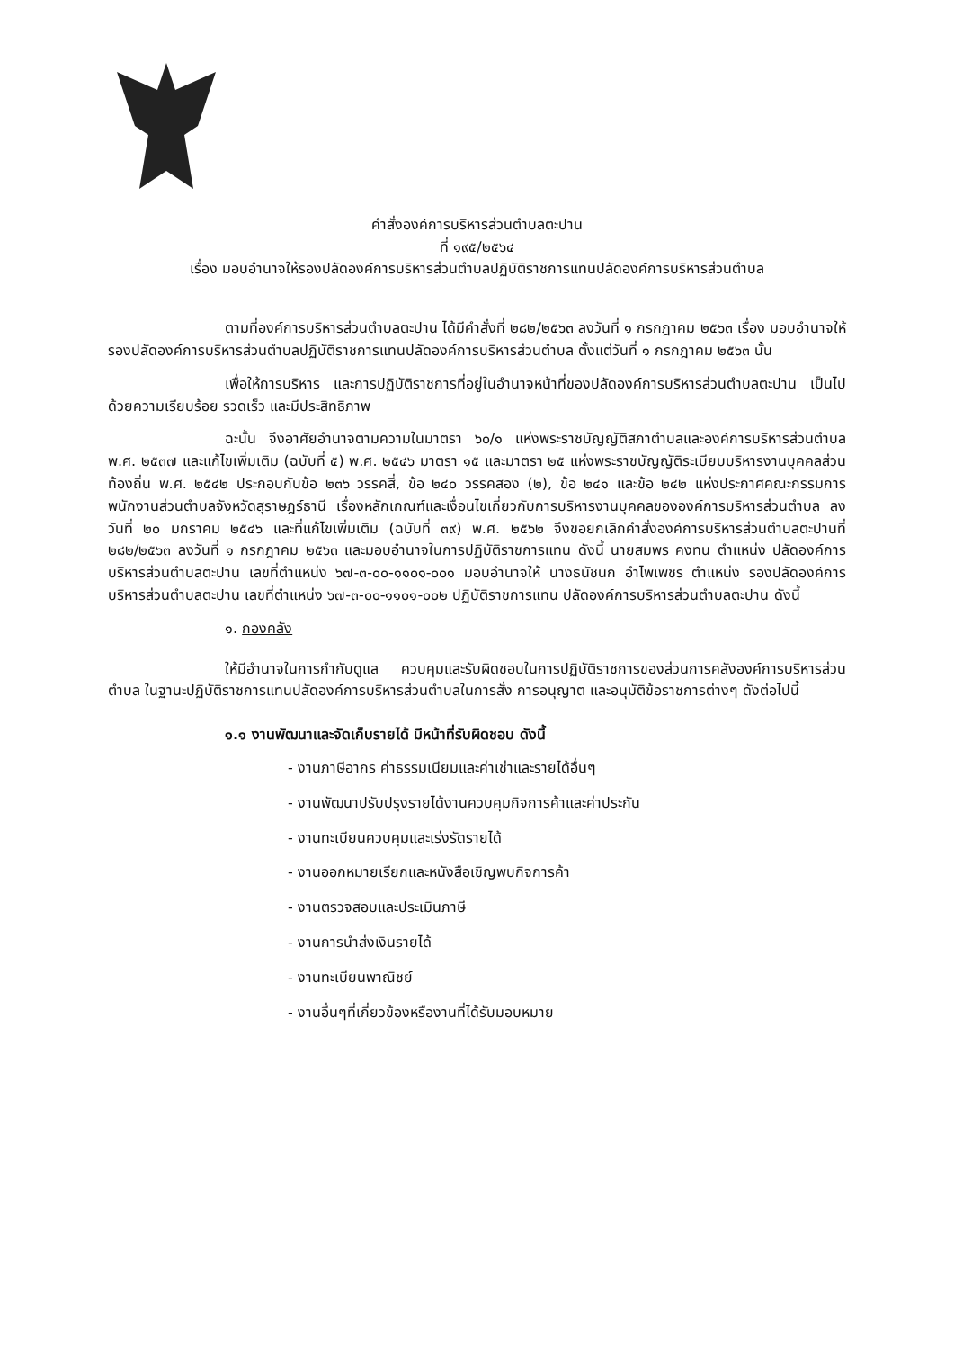คำสั่งองค์การบริหารส่วนตำบลตะปาน
ที่ ๑๙๕/๒๕๖๔
เรื่อง มอบอำนาจให้รองปลัดองค์การบริหารส่วนตำบลปฏิบัติราชการแทนปลัดองค์การบริหารส่วนตำบล
ตามที่องค์การบริหารส่วนตำบลตะปาน ได้มีคำสั่งที่ ๒๘๒/๒๕๖๓ ลงวันที่ ๑ กรกฎาคม ๒๕๖๓ เรื่อง มอบอำนาจให้รองปลัดองค์การบริหารส่วนตำบลปฏิบัติราชการแทนปลัดองค์การบริหารส่วนตำบล ตั้งแต่วันที่ ๑ กรกฎาคม ๒๕๖๓ นั้น
เพื่อให้การบริหาร และการปฏิบัติราชการที่อยู่ในอำนาจหน้าที่ของปลัดองค์การบริหารส่วนตำบลตะปาน เป็นไปด้วยความเรียบร้อย รวดเร็ว และมีประสิทธิภาพ
ฉะนั้น จึงอาศัยอำนาจตามความในมาตรา ๖๐/๑ แห่งพระราชบัญญัติสภาตำบลและองค์การบริหารส่วนตำบล พ.ศ. ๒๕๓๗ และแก้ไขเพิ่มเติม (ฉบับที่ ๕) พ.ศ. ๒๕๔๖ มาตรา ๑๕ และมาตรา ๒๕ แห่งพระราชบัญญัติระเบียบบริหารงานบุคคลส่วนท้องถิ่น พ.ศ. ๒๕๔๒ ประกอบกับข้อ ๒๓๖ วรรคสี่, ข้อ ๒๔๐ วรรคสอง (๒), ข้อ ๒๔๑ และข้อ ๒๔๒ แห่งประกาศคณะกรรมการพนักงานส่วนตำบลจังหวัดสุราษฎร์ธานี เรื่องหลักเกณฑ์และเงื่อนไขเกี่ยวกับการบริหารงานบุคคลขององค์การบริหารส่วนตำบล ลงวันที่ ๒๐ มกราคม ๒๕๔๖ และที่แก้ไขเพิ่มเติม (ฉบับที่ ๓๙) พ.ศ. ๒๕๖๒ จึงขอยกเลิกคำสั่งองค์การบริหารส่วนตำบลตะปานที่ ๒๘๒/๒๕๖๓ ลงวันที่ ๑ กรกฎาคม ๒๕๖๓ และมอบอำนาจในการปฏิบัติราชการแทน ดังนี้ นายสมพร คงทน ตำแหน่ง ปลัดองค์การบริหารส่วนตำบลตะปาน เลขที่ตำแหน่ง ๖๗-๓-๐๐-๑๑๐๑-๐๐๑ มอบอำนาจให้ นางธนัชนก อำไพเพชร ตำแหน่ง รองปลัดองค์การบริหารส่วนตำบลตะปาน เลขที่ตำแหน่ง ๖๗-๓-๐๐-๑๑๐๑-๐๐๒ ปฏิบัติราชการแทน ปลัดองค์การบริหารส่วนตำบลตะปาน ดังนี้
๑. กองคลัง
ให้มีอำนาจในการกำกับดูแล ควบคุมและรับผิดชอบในการปฏิบัติราชการของส่วนการคลังองค์การบริหารส่วนตำบล ในฐานะปฏิบัติราชการแทนปลัดองค์การบริหารส่วนตำบลในการสั่ง การอนุญาต และอนุมัติข้อราชการต่างๆ ดังต่อไปนี้
๑.๑ งานพัฒนาและจัดเก็บรายได้ มีหน้าที่รับผิดชอบ ดังนี้
- งานภาษีอากร ค่าธรรมเนียมและค่าเช่าและรายได้อื่นๆ
- งานพัฒนาปรับปรุงรายได้งานควบคุมกิจการค้าและค่าประกัน
- งานทะเบียนควบคุมและเร่งรัดรายได้
- งานออกหมายเรียกและหนังสือเชิญพบกิจการค้า
- งานตรวจสอบและประเมินภาษี
- งานการนำส่งเงินรายได้
- งานทะเบียนพาณิชย์
- งานอื่นๆที่เกี่ยวข้องหรืองานที่ได้รับมอบหมาย